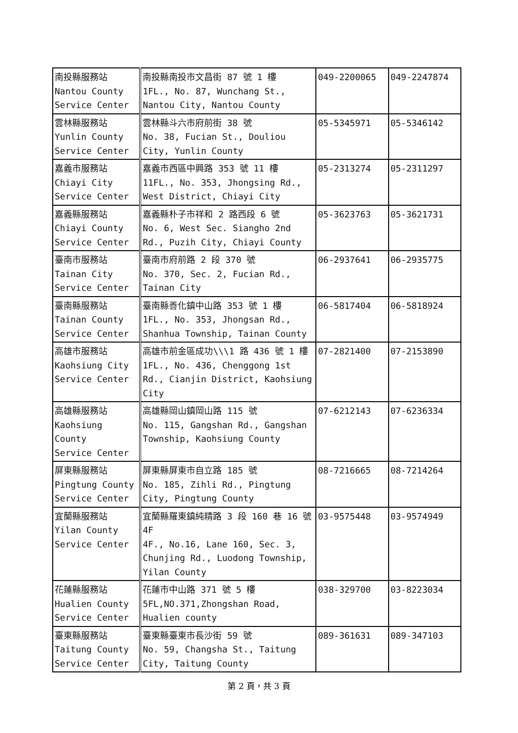| 南投縣服務站 Nantou County Service Center | 南投縣南投市文昌街 87 號 1 樓 1FL., No. 87, Wunchang St., Nantou City, Nantou County | 049-2200065 | 049-2247874 |
| 雲林縣服務站 Yunlin County Service Center | 雲林縣斗六市府前街 38 號 No. 38, Fucian St., Douliou City, Yunlin County | 05-5345971 | 05-5346142 |
| 嘉義市服務站 Chiayi City Service Center | 嘉義市西區中興路 353 號 11 樓 11FL., No. 353, Jhongsing Rd., West District, Chiayi City | 05-2313274 | 05-2311297 |
| 嘉義縣服務站 Chiayi County Service Center | 嘉義縣朴子市祥和 2 路西段 6 號 No. 6, West Sec. Siangho 2nd Rd., Puzih City, Chiayi County | 05-3623763 | 05-3621731 |
| 臺南市服務站 Tainan City Service Center | 臺南市府前路 2 段 370 號 No. 370, Sec. 2, Fucian Rd., Tainan City | 06-2937641 | 06-2935775 |
| 臺南縣服務站 Tainan County Service Center | 臺南縣善化鎮中山路 353 號 1 樓 1FL., No. 353, Jhongsan Rd., Shanhua Township, Tainan County | 06-5817404 | 06-5818924 |
| 高雄市服務站 Kaohsiung City Service Center | 高雄市前金區成功\\\1 路 436 號 1 樓 1FL., No. 436, Chenggong 1st Rd., Cianjin District, Kaohsiung City | 07-2821400 | 07-2153890 |
| 高雄縣服務站 Kaohsiung County Service Center | 高雄縣岡山鎮岡山路 115 號 No. 115, Gangshan Rd., Gangshan Township, Kaohsiung County | 07-6212143 | 07-6236334 |
| 屏東縣服務站 Pingtung County Service Center | 屏東縣屏東市自立路 185 號 No. 185, Zihli Rd., Pingtung City, Pingtung County | 08-7216665 | 08-7214264 |
| 宜蘭縣服務站 Yilan County Service Center | 宜蘭縣羅東鎮純精路 3 段 160 巷 16 號 4F 4F., No.16, Lane 160, Sec. 3, Chunjing Rd., Luodong Township, Yilan County | 03-9575448 | 03-9574949 |
| 花蓮縣服務站 Hualien County Service Center | 花蓮市中山路 371 號 5 樓 5FL,NO.371,Zhongshan Road, Hualien county | 038-329700 | 03-8223034 |
| 臺東縣服務站 Taitung County Service Center | 臺東縣臺東市長沙街 59 號 No. 59, Changsha St., Taitung City, Taitung County | 089-361631 | 089-347103 |
第 2 頁，共 3 頁